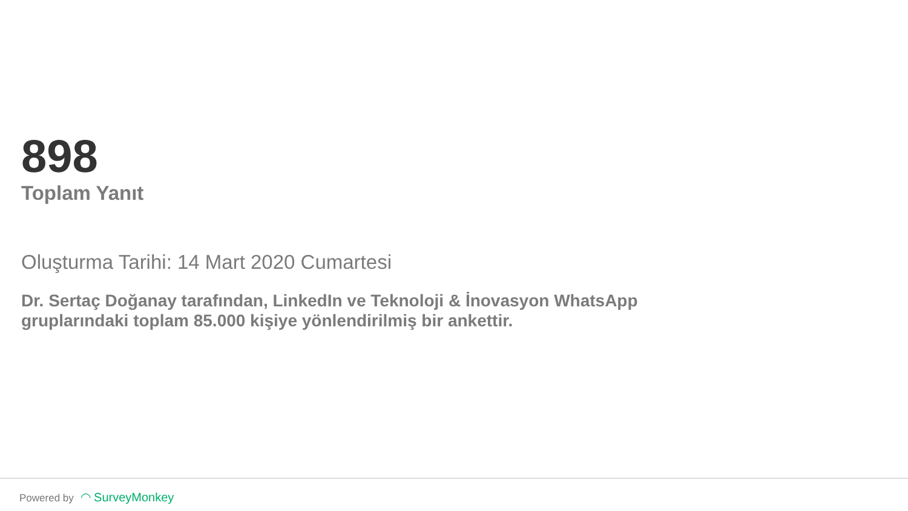898
Toplam Yanıt
Oluşturma Tarihi: 14 Mart 2020 Cumartesi
Dr. Sertaç Doğanay tarafından, LinkedIn ve Teknoloji & İnovasyon WhatsApp gruplarındaki toplam 85.000 kişiye yönlendirilmiş bir ankettir.
Powered by ◠ SurveyMonkey